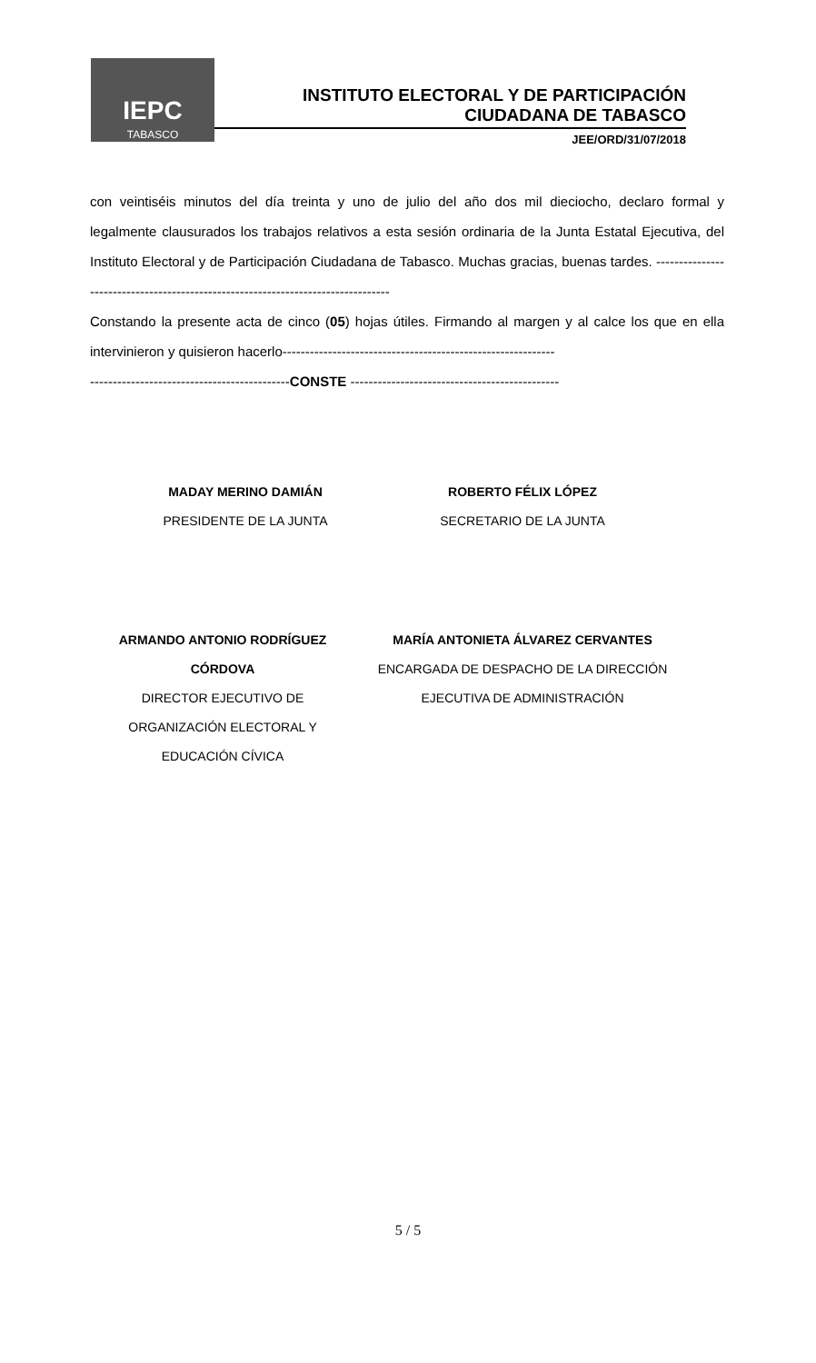IEPC
TABASCO
INSTITUTO ELECTORAL Y DE PARTICIPACIÓN
CIUDADANA DE TABASCO
JEE/ORD/31/07/2018
con veintiséis minutos del día treinta y uno de julio del año dos mil dieciocho, declaro formal y legalmente clausurados los trabajos relativos a esta sesión ordinaria de la Junta Estatal Ejecutiva, del Instituto Electoral y de Participación Ciudadana de Tabasco. Muchas gracias, buenas tardes. ---------------------------------------------------------------------------------
Constando la presente acta de cinco (05) hojas útiles. Firmando al margen y al calce los que en ella intervinieron y quisieron hacerlo------------------------------------------------------------
--------------------------------------------CONSTE ----------------------------------------------
MADAY MERINO DAMIÁN
PRESIDENTE DE LA JUNTA
ROBERTO FÉLIX LÓPEZ
SECRETARIO DE LA JUNTA
ARMANDO ANTONIO RODRÍGUEZ CÓRDOVA
DIRECTOR EJECUTIVO DE ORGANIZACIÓN ELECTORAL Y EDUCACIÓN CÍVICA
MARÍA ANTONIETA ÁLVAREZ CERVANTES
ENCARGADA DE DESPACHO DE LA DIRECCIÓN EJECUTIVA DE ADMINISTRACIÓN
5 / 5